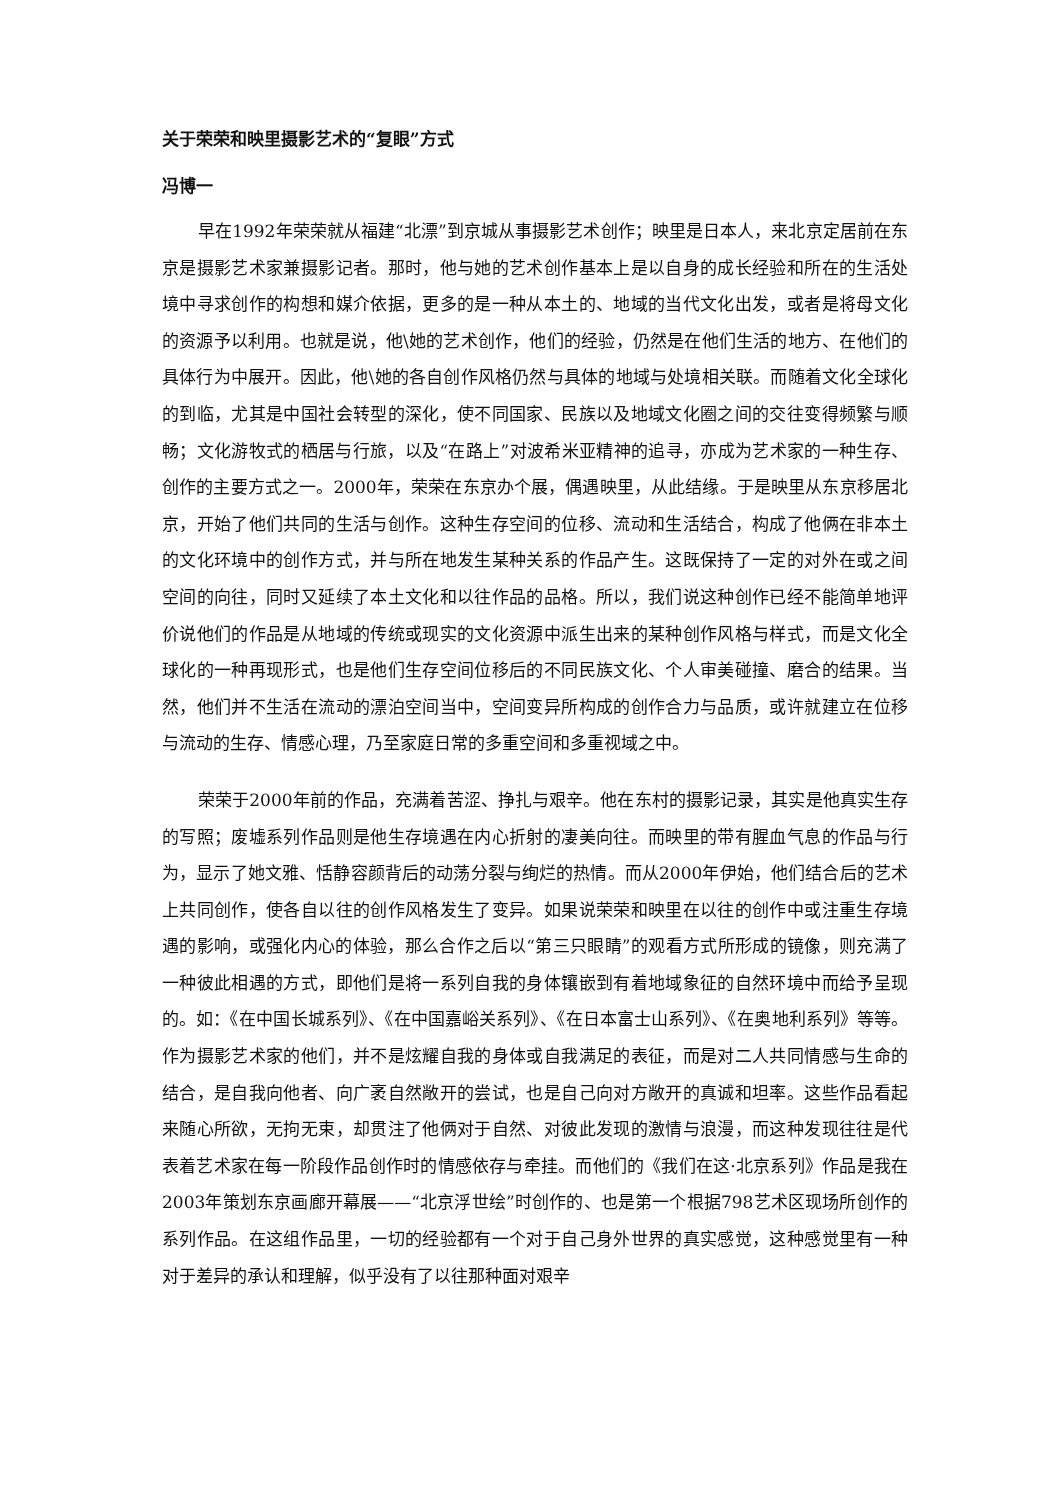关于荣荣和映里摄影艺术的“复眼”方式
冯博一
早在1992年荣荣就从福建“北漂”到京城从事摄影艺术创作；映里是日本人，来北京定居前在东京是摄影艺术家兼摄影记者。那时，他与她的艺术创作基本上是以自身的成长经验和所在的生活处境中寻求创作的构想和媒介依据，更多的是一种从本土的、地域的当代文化出发，或者是将母文化的资源予以利用。也就是说，他\她的艺术创作，他们的经验，仍然是在他们生活的地方、在他们的具体行为中展开。因此，他\她的各自创作风格仍然与具体的地域与处境相关联。而随着文化全球化的到临，尤其是中国社会转型的深化，使不同国家、民族以及地域文化圈之间的交往变得频繁与顺畅；文化游牧式的栖居与行旅，以及“在路上”对波希米亚精神的追寻，亦成为艺术家的一种生存、创作的主要方式之一。2000年，荣荣在东京办个展，偶遇映里，从此结缘。于是映里从东京移居北京，开始了他们共同的生活与创作。这种生存空间的位移、流动和生活结合，构成了他俩在非本土的文化环境中的创作方式，并与所在地发生某种关系的作品产生。这既保持了一定的对外在或之间空间的向往，同时又延续了本土文化和以往作品的品格。所以，我们说这种创作已经不能简单地评价说他们的作品是从地域的传统或现实的文化资源中派生出来的某种创作风格与样式，而是文化全球化的一种再现形式，也是他们生存空间位移后的不同民族文化、个人审美碰撞、磨合的结果。当然，他们并不生活在流动的漂泊空间当中，空间变异所构成的创作合力与品质，或许就建立在位移与流动的生存、情感心理，乃至家庭日常的多重空间和多重视域之中。
荣荣于2000年前的作品，充满着苦涩、挣扎与艰辛。他在东村的摄影记录，其实是他真实生存的写照；废墟系列作品则是他生存境遇在内心折射的凄美向往。而映里的带有腥血气息的作品与行为，显示了她文雅、恬静容颜背后的动荡分裂与绚烂的热情。而从2000年伊始，他们结合后的艺术上共同创作，使各自以往的创作风格发生了变异。如果说荣荣和映里在以往的创作中或注重生存境遇的影响，或强化内心的体验，那么合作之后以“第三只眼睛”的观看方式所形成的镜像，则充满了一种彼此相遇的方式，即他们是将一系列自我的身体镶嵌到有着地域象征的自然环境中而给予呈现的。如：《在中国长城系列》、《在中国嘉峪关系列》、《在日本富士山系列》、《在奥地利系列》等等。作为摄影艺术家的他们，并不是炫耀自我的身体或自我满足的表征，而是对二人共同情感与生命的结合，是自我向他者、向广袤自然敞开的尝试，也是自己向对方敞开的真诚和坦率。这些作品看起来随心所欲，无拘无束，却贯注了他俩对于自然、对彼此发现的激情与浪漫，而这种发现往往是代表着艺术家在每一阶段作品创作时的情感依存与牵挂。而他们的《我们在这·北京系列》作品是我在2003年策划东京画廊开幕展——“北京浮世绘”时创作的、也是第一个根据798艺术区现场所创作的系列作品。在这组作品里，一切的经验都有一个对于自己身外世界的真实感觉，这种感觉里有一种对于差异的承认和理解，似乎没有了以往那种面对艰辛